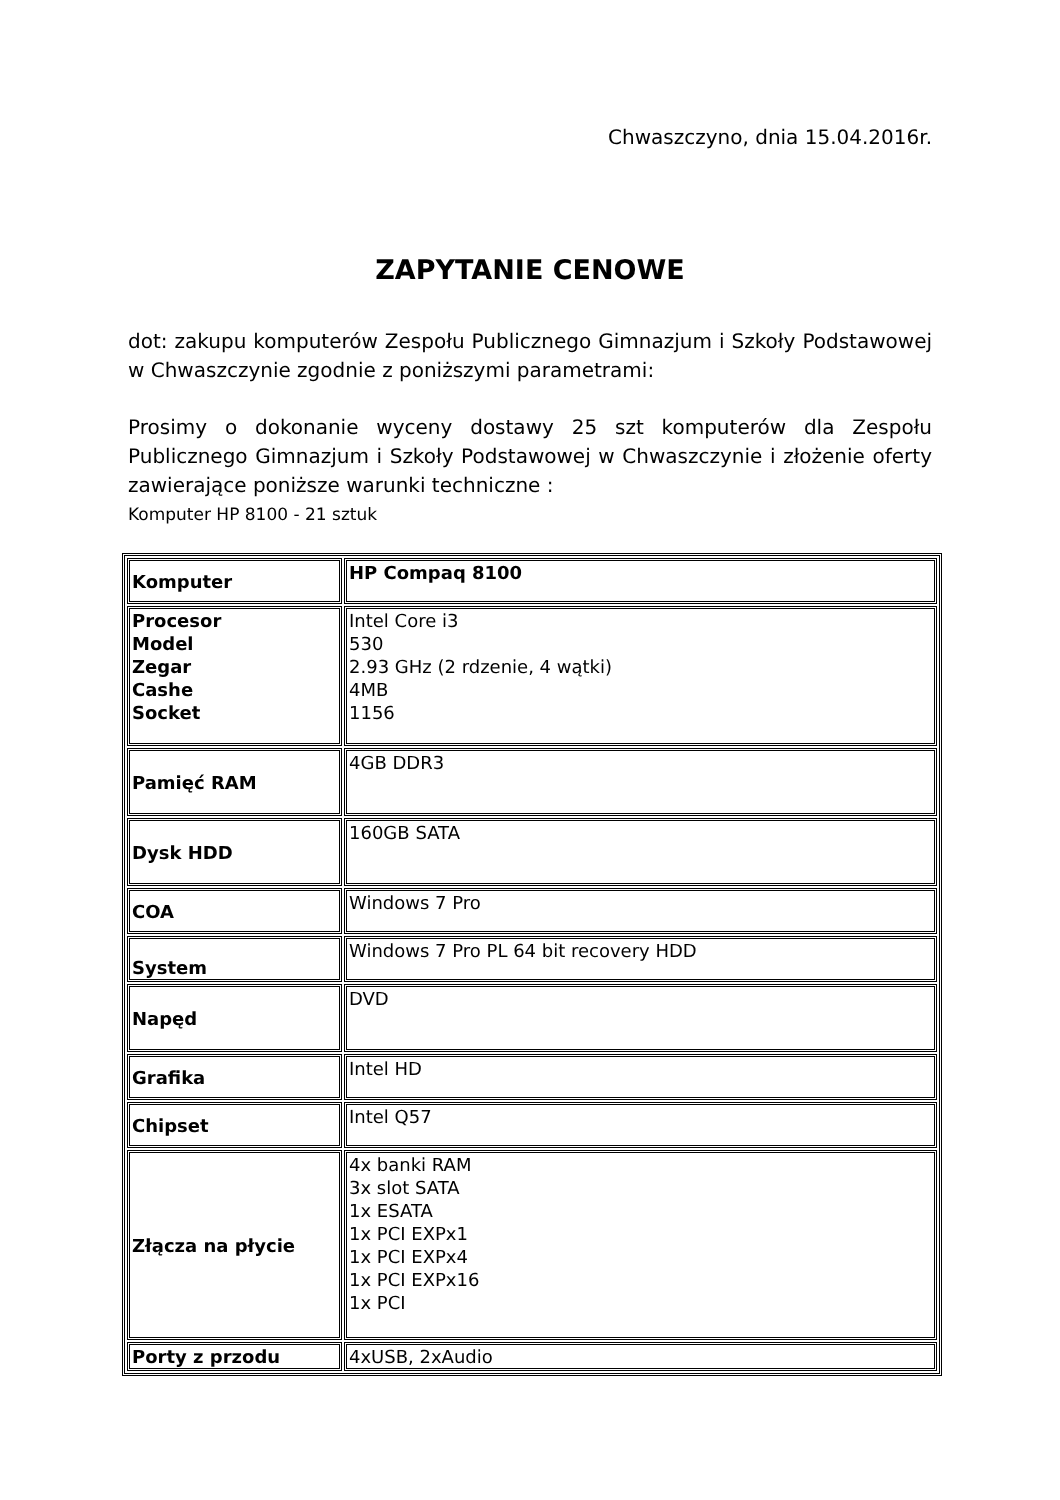Chwaszczyno, dnia 15.04.2016r.
ZAPYTANIE CENOWE
dot: zakupu komputerów Zespołu Publicznego Gimnazjum i Szkoły Podstawowej w Chwaszczynie zgodnie z poniższymi parametrami:
Prosimy o dokonanie wyceny dostawy 25 szt komputerów dla Zespołu Publicznego Gimnazjum i Szkoły Podstawowej w Chwaszczynie i złożenie oferty zawierające poniższe warunki techniczne :
Komputer HP 8100 - 21 sztuk
| Komputer | HP Compaq 8100 |
| Procesor Model Zegar Cashe Socket | Intel Core i3 530 2.93 GHz (2 rdzenie, 4 wątki) 4MB 1156 |
| Pamięć RAM | 4GB DDR3 |
| Dysk HDD | 160GB SATA |
| COA | Windows 7 Pro |
| System | Windows 7 Pro PL 64 bit recovery HDD |
| Napęd | DVD |
| Grafika | Intel HD |
| Chipset | Intel Q57 |
| Złącza na płycie | 4x banki RAM 3x slot SATA 1x ESATA 1x PCI EXPx1 1x PCI EXPx4 1x PCI EXPx16 1x PCI |
| Porty z przodu | 4xUSB, 2xAudio |